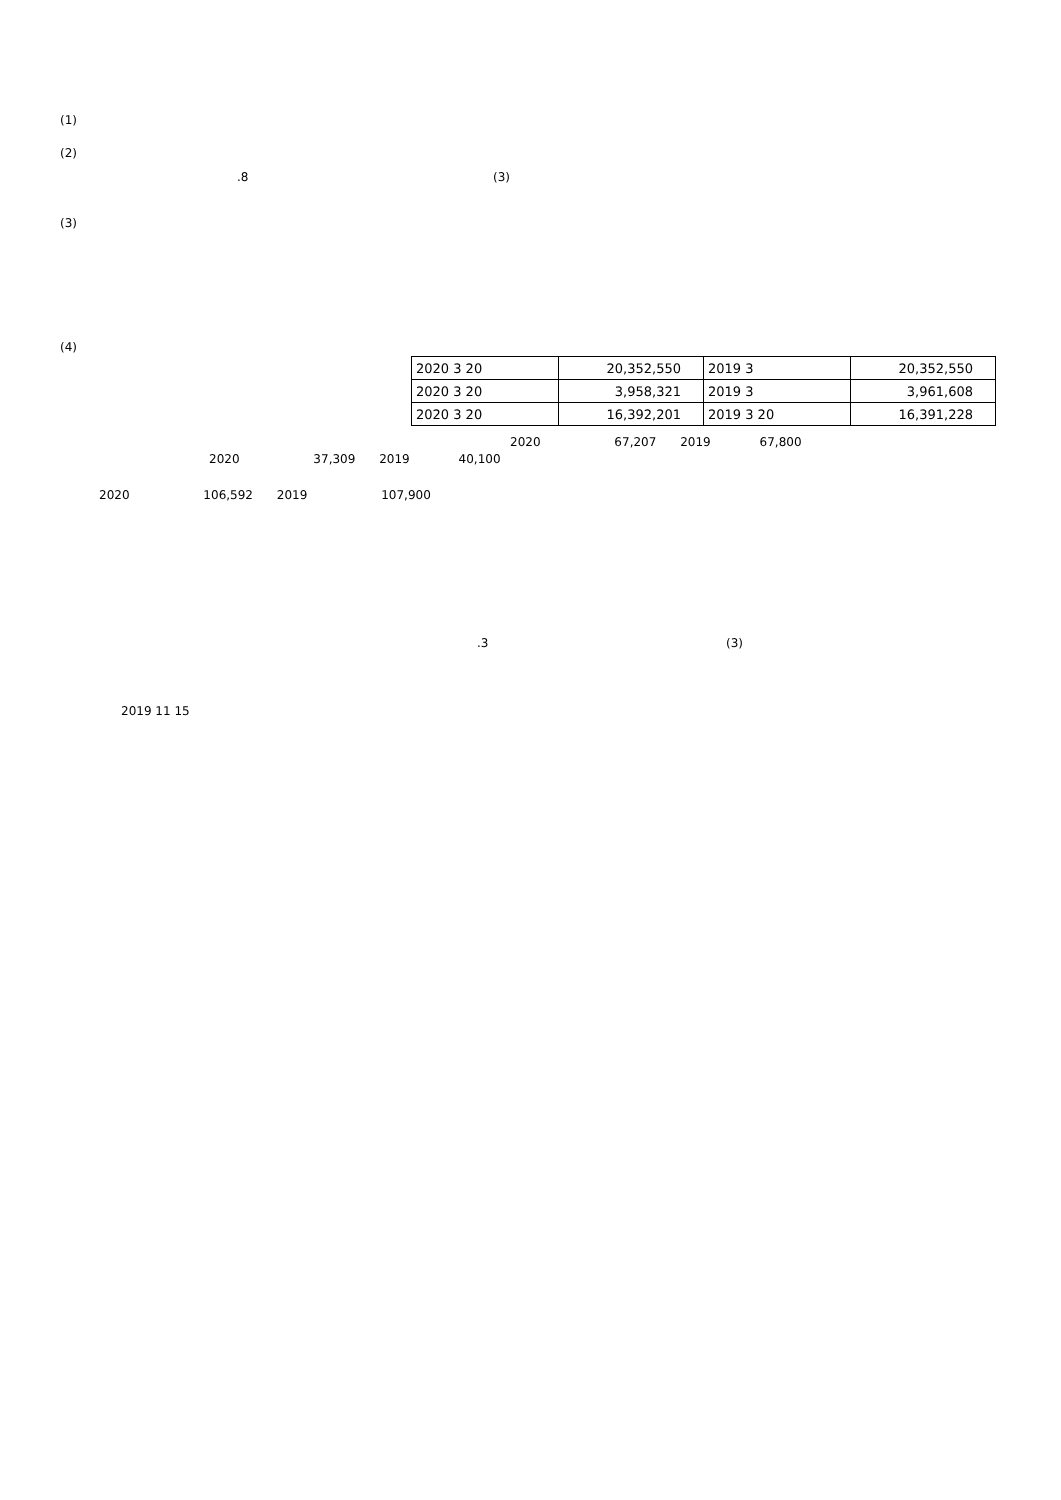(1)
(2)
.8 (3)
(3)
(4)
| 2020 3 20 | 20,352,550 | 2019 3 | 20,352,550 |
| 2020 3 20 | 3,958,321 | 2019 3 | 3,961,608 |
| 2020 3 20 | 16,392,201 | 2019 3 20 | 16,391,228 |
2020 67,207 2019 67,800
2020 37,309 2019 40,100
2020 106,592 2019 107,900
.3 (3)
2019 11 15